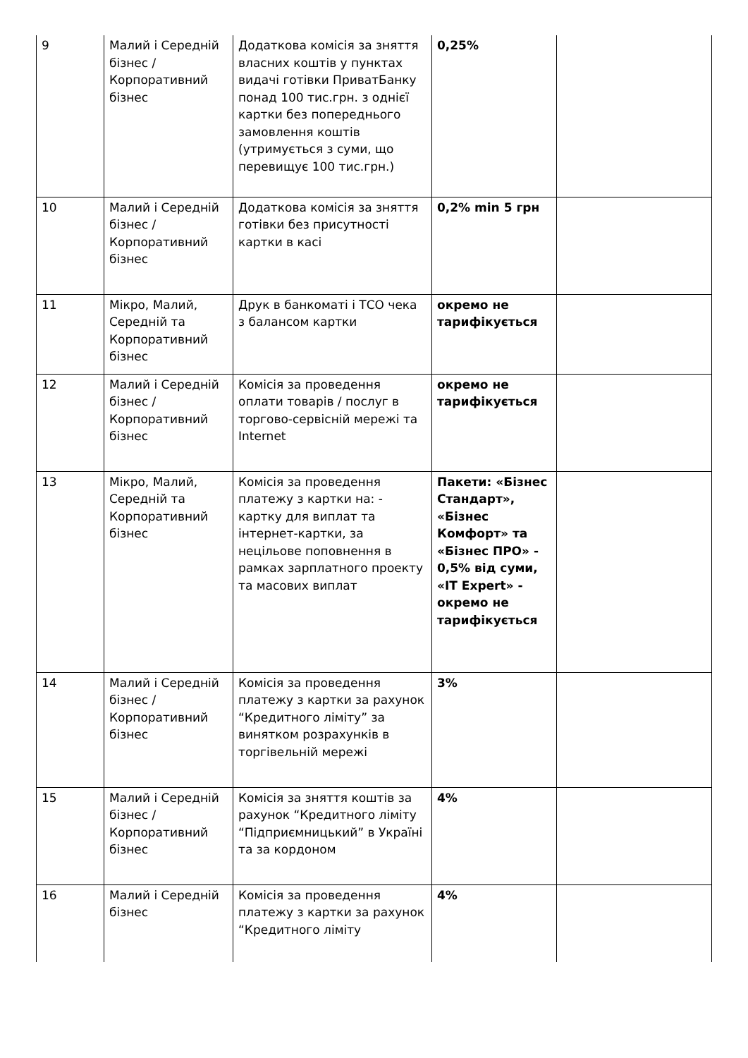| 9 | Малий і Середній бізнес / Корпоративний бізнес | Додаткова комісія за зняття власних коштів у пунктах видачі готівки ПриватБанку понад 100 тис.грн. з однієї картки без попереднього замовлення коштів (утримується з суми, що перевищує 100 тис.грн.) | 0,25% | |
| 10 | Малий і Середній бізнес / Корпоративний бізнес | Додаткова комісія за зняття готівки без присутності картки в касі | 0,2% min 5 грн | |
| 11 | Мікро, Малий, Середній та Корпоративний бізнес | Друк в банкоматі і ТСО чека з балансом картки | окремо не тарифікується | |
| 12 | Малий і Середній бізнес / Корпоративний бізнес | Комісія за проведення оплати товарів / послуг в торгово-сервісній мережі та Internet | окремо не тарифікується | |
| 13 | Мікро, Малий, Середній та Корпоративний бізнес | Комісія за проведення платежу з картки на: - картку для виплат та інтернет-картки, за нецільове поповнення в рамках зарплатного проекту та масових виплат | Пакети: «Бізнес Стандарт», «Бізнес Комфорт» та «Бізнес ПРО» - 0,5% від суми, «IT Expert» - окремо не тарифікується | |
| 14 | Малий і Середній бізнес / Корпоративний бізнес | Комісія за проведення платежу з картки за рахунок “Кредитного ліміту” за винятком розрахунків в торгівельній мережі | 3% | |
| 15 | Малий і Середній бізнес / Корпоративний бізнес | Комісія за зняття коштів за рахунок “Кредитного ліміту “Підприємницький” в Україні та за кордоном | 4% | |
| 16 | Малий і Середній бізнес | Комісія за проведення платежу з картки за рахунок “Кредитного ліміту | 4% | |